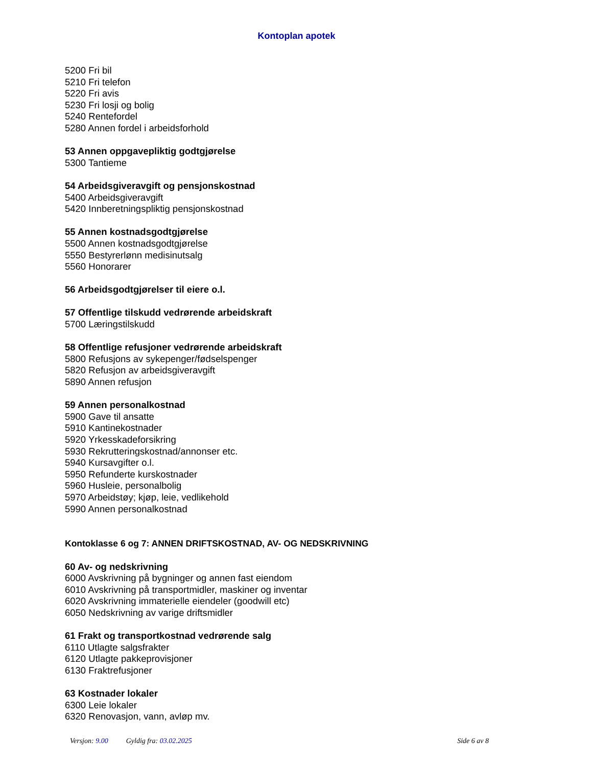Kontoplan apotek
5200 Fri bil
5210 Fri telefon
5220 Fri avis
5230 Fri losji og bolig
5240 Rentefordel
5280 Annen fordel i arbeidsforhold
53 Annen oppgavepliktig godtgjørelse
5300 Tantieme
54 Arbeidsgiveravgift og pensjonskostnad
5400 Arbeidsgiveravgift
5420 Innberetningspliktig pensjonskostnad
55 Annen kostnadsgodtgjørelse
5500 Annen kostnadsgodtgjørelse
5550 Bestyrerlønn medisinutsalg
5560 Honorarer
56 Arbeidsgodtgjørelser til eiere o.l.
57 Offentlige tilskudd vedrørende arbeidskraft
5700 Læringstilskudd
58 Offentlige refusjoner vedrørende arbeidskraft
5800 Refusjons av sykepenger/fødselspenger
5820 Refusjon av arbeidsgiveravgift
5890 Annen refusjon
59 Annen personalkostnad
5900 Gave til ansatte
5910 Kantinekostnader
5920 Yrkesskadeforsikring
5930 Rekrutteringskostnad/annonser etc.
5940 Kursavgifter o.l.
5950 Refunderte kurskostnader
5960 Husleie, personalbolig
5970 Arbeidstøy; kjøp, leie, vedlikehold
5990 Annen personalkostnad
Kontoklasse 6 og 7: ANNEN DRIFTSKOSTNAD, AV- OG NEDSKRIVNING
60 Av- og nedskrivning
6000 Avskrivning på bygninger og annen fast eiendom
6010 Avskrivning på transportmidler, maskiner og inventar
6020 Avskrivning immaterielle eiendeler (goodwill etc)
6050 Nedskrivning av varige driftsmidler
61 Frakt og transportkostnad vedrørende salg
6110 Utlagte salgsfrakter
6120 Utlagte pakkeprovisjoner
6130 Fraktrefusjoner
63 Kostnader lokaler
6300 Leie lokaler
6320 Renovasjon, vann, avløp mv.
Versjon: 9.00 Gyldig fra: 03.02.2025
Side 6 av 8